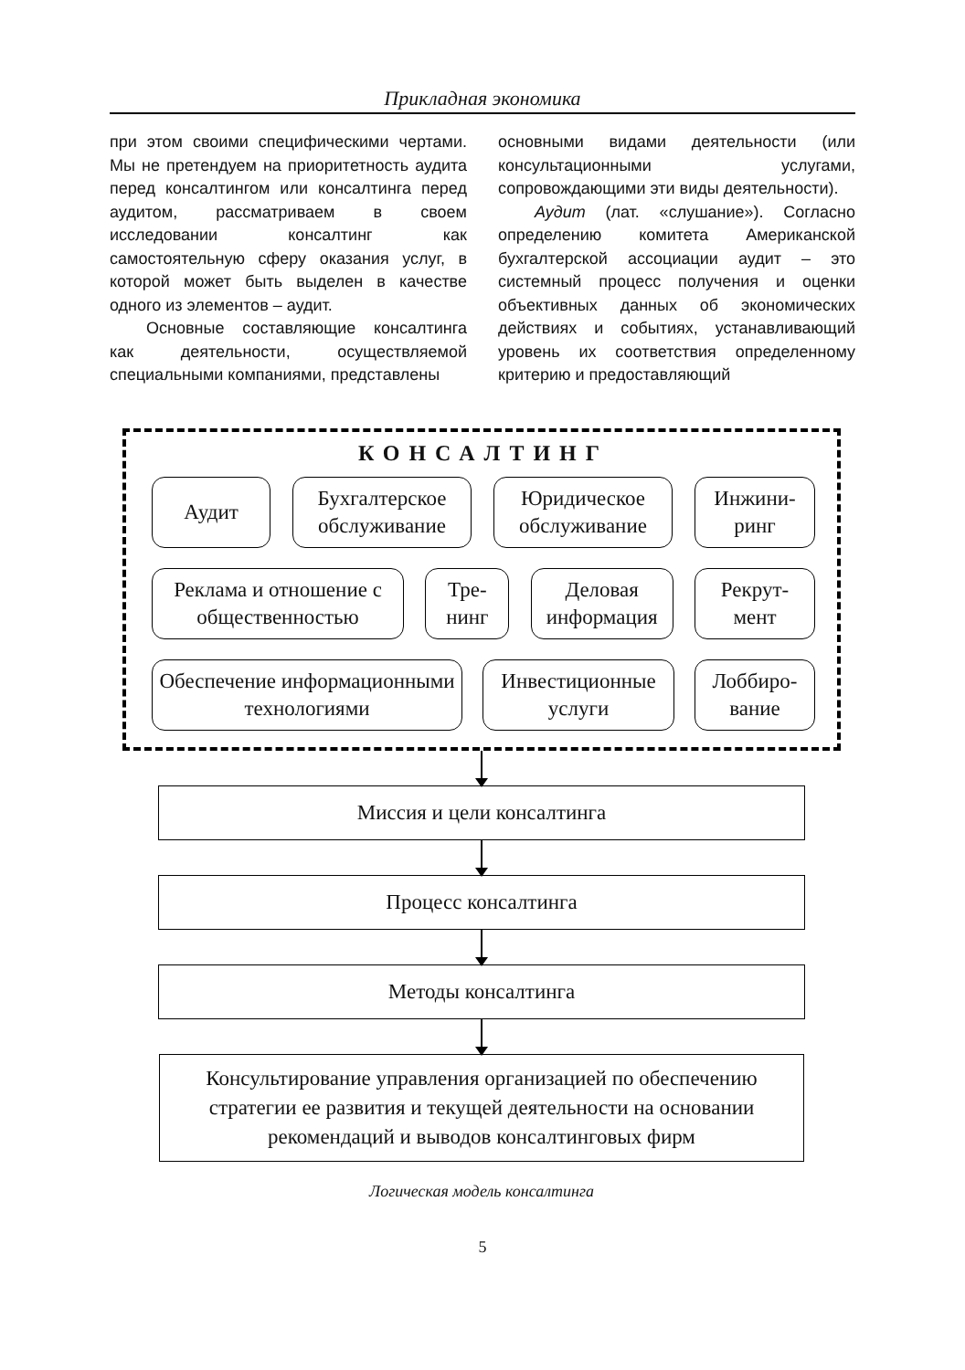Прикладная экономика
при этом своими специфическими чертами. Мы не претендуем на приоритетность аудита перед консалтингом или консалтинга перед аудитом, рассматриваем в своем исследовании консалтинг как самостоятельную сферу оказания услуг, в которой может быть выделен в качестве одного из элементов – аудит.
Основные составляющие консалтинга как деятельности, осуществляемой специальными компаниями, представлены
основными видами деятельности (или консультационными услугами, сопровождающими эти виды деятельности).
Аудит (лат. «слушание»). Согласно определению комитета Американской бухгалтерской ассоциации аудит – это системный процесс получения и оценки объективных данных об экономических действиях и событиях, устанавливающий уровень их соответствия определенному критерию и предоставляющий
КОНСАЛТИНГ
Аудит Бухгалтерское обслуживание
Юридическое обслуживание
Инжини-
ринг
Реклама и отношение с общественностью
Тре-
нинг
Деловая информация
Рекрут-
мент
Обеспечение информационными технологиями
Инвестиционные услуги
Лоббиро-
вание
Миссия и цели консалтинга
Процесс консалтинга
Методы консалтинга
Консультирование управления организацией по обеспечению стратегии ее развития и текущей деятельности на основании рекомендаций и выводов консалтинговых фирм
Логическая модель консалтинга
5